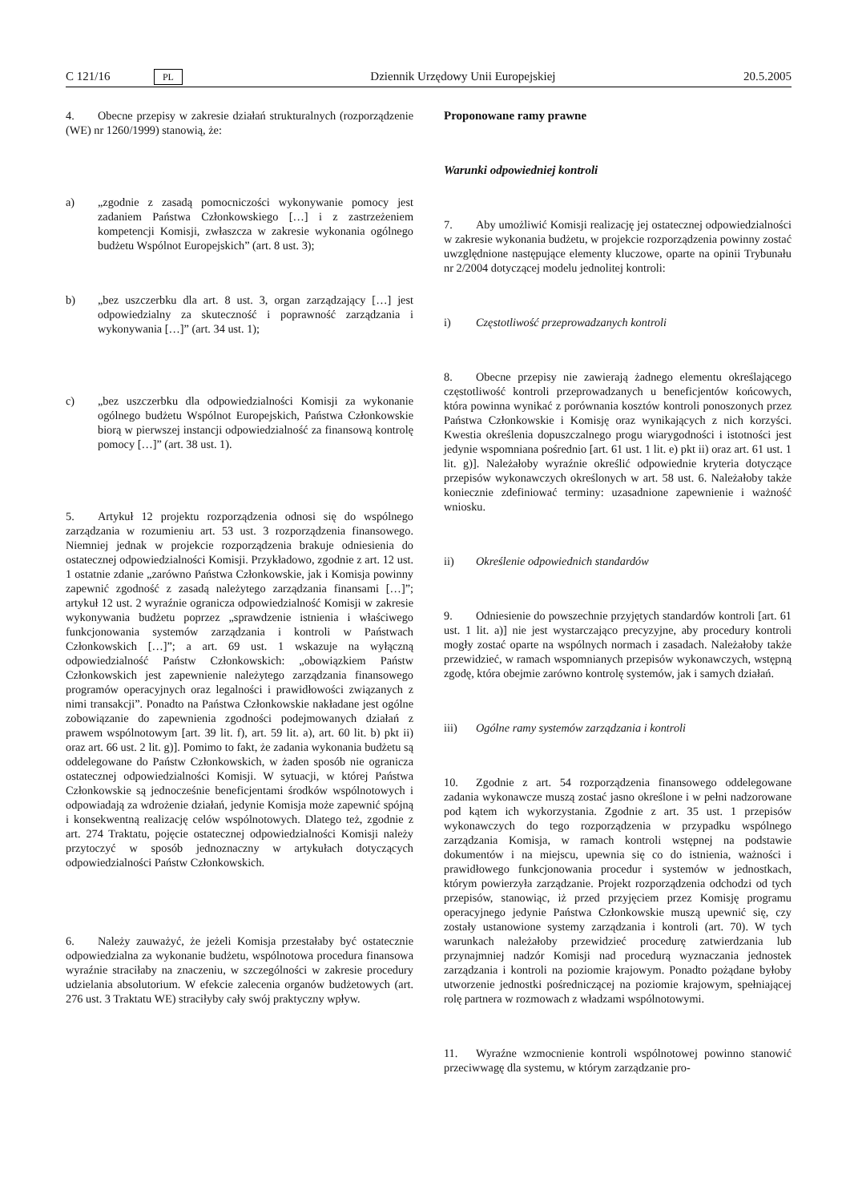C 121/16 PL Dziennik Urzędowy Unii Europejskiej 20.5.2005
4. Obecne przepisy w zakresie działań strukturalnych (rozporządzenie (WE) nr 1260/1999) stanowią, że:
a) „zgodnie z zasadą pomocniczości wykonywanie pomocy jest zadaniem Państwa Członkowskiego […] i z zastrzeżeniem kompetencji Komisji, zwłaszcza w zakresie wykonania ogólnego budżetu Wspólnot Europejskich” (art. 8 ust. 3);
b) „bez uszczerbku dla art. 8 ust. 3, organ zarządzający […] jest odpowiedzialny za skuteczność i poprawność zarządzania i wykonywania […]” (art. 34 ust. 1);
c) „bez uszczerbku dla odpowiedzialności Komisji za wykonanie ogólnego budżetu Wspólnot Europejskich, Państwa Członkowskie biorą w pierwszej instancji odpowiedzialność za finansową kontrolę pomocy […]” (art. 38 ust. 1).
5. Artykuł 12 projektu rozporządzenia odnosi się do wspólnego zarządzania w rozumieniu art. 53 ust. 3 rozporządzenia finansowego. Niemniej jednak w projekcie rozporządzenia brakuje odniesienia do ostatecznej odpowiedzialności Komisji. Przykładowo, zgodnie z art. 12 ust. 1 ostatnie zdanie „zarówno Państwa Członkowskie, jak i Komisja powinny zapewnić zgodność z zasadą należytego zarządzania finansami […]”; artykuł 12 ust. 2 wyraźnie ogranicza odpowiedzialność Komisji w zakresie wykonywania budżetu poprzez „sprawdzenie istnienia i właściwego funkcjonowania systemów zarządzania i kontroli w Państwach Członkowskich […]”; a art. 69 ust. 1 wskazuje na wyłączną odpowiedzialność Państw Członkowskich: „obowiązkiem Państw Członkowskich jest zapewnienie należytego zarządzania finansowego programów operacyjnych oraz legalności i prawidłowości związanych z nimi transakcji”. Ponadto na Państwa Członkowskie nakładane jest ogólne zobowiązanie do zapewnienia zgodności podejmowanych działań z prawem wspólnotowym [art. 39 lit. f), art. 59 lit. a), art. 60 lit. b) pkt ii) oraz art. 66 ust. 2 lit. g)]. Pomimo to fakt, że zadania wykonania budżetu są oddelegowane do Państw Członkowskich, w żaden sposób nie ogranicza ostatecznej odpowiedzialności Komisji. W sytuacji, w której Państwa Członkowskie są jednocześnie beneficjentami środków wspólnotowych i odpowiadają za wdrożenie działań, jedynie Komisja może zapewnić spójną i konsekwentną realizację celów wspólnotowych. Dlatego też, zgodnie z art. 274 Traktatu, pojęcie ostatecznej odpowiedzialności Komisji należy przytoczyć w sposób jednoznaczny w artykułach dotyczących odpowiedzialności Państw Członkowskich.
6. Należy zauważyć, że jeżeli Komisja przestałaby być ostatecznie odpowiedzialna za wykonanie budżetu, wspólnotowa procedura finansowa wyraźnie straciłaby na znaczeniu, w szczególności w zakresie procedury udzielania absolutorium. W efekcie zalecenia organów budżetowych (art. 276 ust. 3 Traktatu WE) straciłyby cały swój praktyczny wpływ.
Proponowane ramy prawne
Warunki odpowiedniej kontroli
7. Aby umożliwić Komisji realizację jej ostatecznej odpowiedzialności w zakresie wykonania budżetu, w projekcie rozporządzenia powinny zostać uwzględnione następujące elementy kluczowe, oparte na opinii Trybunału nr 2/2004 dotyczącej modelu jednolitej kontroli:
i) Częstotliwość przeprowadzanych kontroli
8. Obecne przepisy nie zawierają żadnego elementu określającego częstotliwość kontroli przeprowadzanych u beneficjentów końcowych, która powinna wynikać z porównania kosztów kontroli ponoszonych przez Państwa Członkowskie i Komisję oraz wynikających z nich korzyści. Kwestia określenia dopuszczalnego progu wiarygodności i istotności jest jedynie wspomniana pośrednio [art. 61 ust. 1 lit. e) pkt ii) oraz art. 61 ust. 1 lit. g)]. Należałoby wyraźnie określić odpowiednie kryteria dotyczące przepisów wykonawczych określonych w art. 58 ust. 6. Należałoby także koniecznie zdefiniować terminy: uzasadnione zapewnienie i ważność wniosku.
ii) Określenie odpowiednich standardów
9. Odniesienie do powszechnie przyjętych standardów kontroli [art. 61 ust. 1 lit. a)] nie jest wystarczająco precyzyjne, aby procedury kontroli mogły zostać oparte na wspólnych normach i zasadach. Należałoby także przewidzieć, w ramach wspomnianych przepisów wykonawczych, wstępną zgodę, która obejmie zarówno kontrolę systemów, jak i samych działań.
iii) Ogólne ramy systemów zarządzania i kontroli
10. Zgodnie z art. 54 rozporządzenia finansowego oddelegowane zadania wykonawcze muszą zostać jasno określone i w pełni nadzorowane pod kątem ich wykorzystania. Zgodnie z art. 35 ust. 1 przepisów wykonawczych do tego rozporządzenia w przypadku wspólnego zarządzania Komisja, w ramach kontroli wstępnej na podstawie dokumentów i na miejscu, upewnia się co do istnienia, ważności i prawidłowego funkcjonowania procedur i systemów w jednostkach, którym powierzyła zarządzanie. Projekt rozporządzenia odchodzi od tych przepisów, stanowiąc, iż przed przyjęciem przez Komisję programu operacyjnego jedynie Państwa Członkowskie muszą upewnić się, czy zostały ustanowione systemy zarządzania i kontroli (art. 70). W tych warunkach należałoby przewidzieć procedurę zatwierdzania lub przynajmniej nadzór Komisji nad procedurą wyznaczania jednostek zarządzania i kontroli na poziomie krajowym. Ponadto pożądane byłoby utworzenie jednostki pośredniczącej na poziomie krajowym, spełniającej rolę partnera w rozmowach z władzami wspólnotowymi.
11. Wyraźne wzmocnienie kontroli wspólnotowej powinno stanowić przeciwwagę dla systemu, w którym zarządzanie pro-